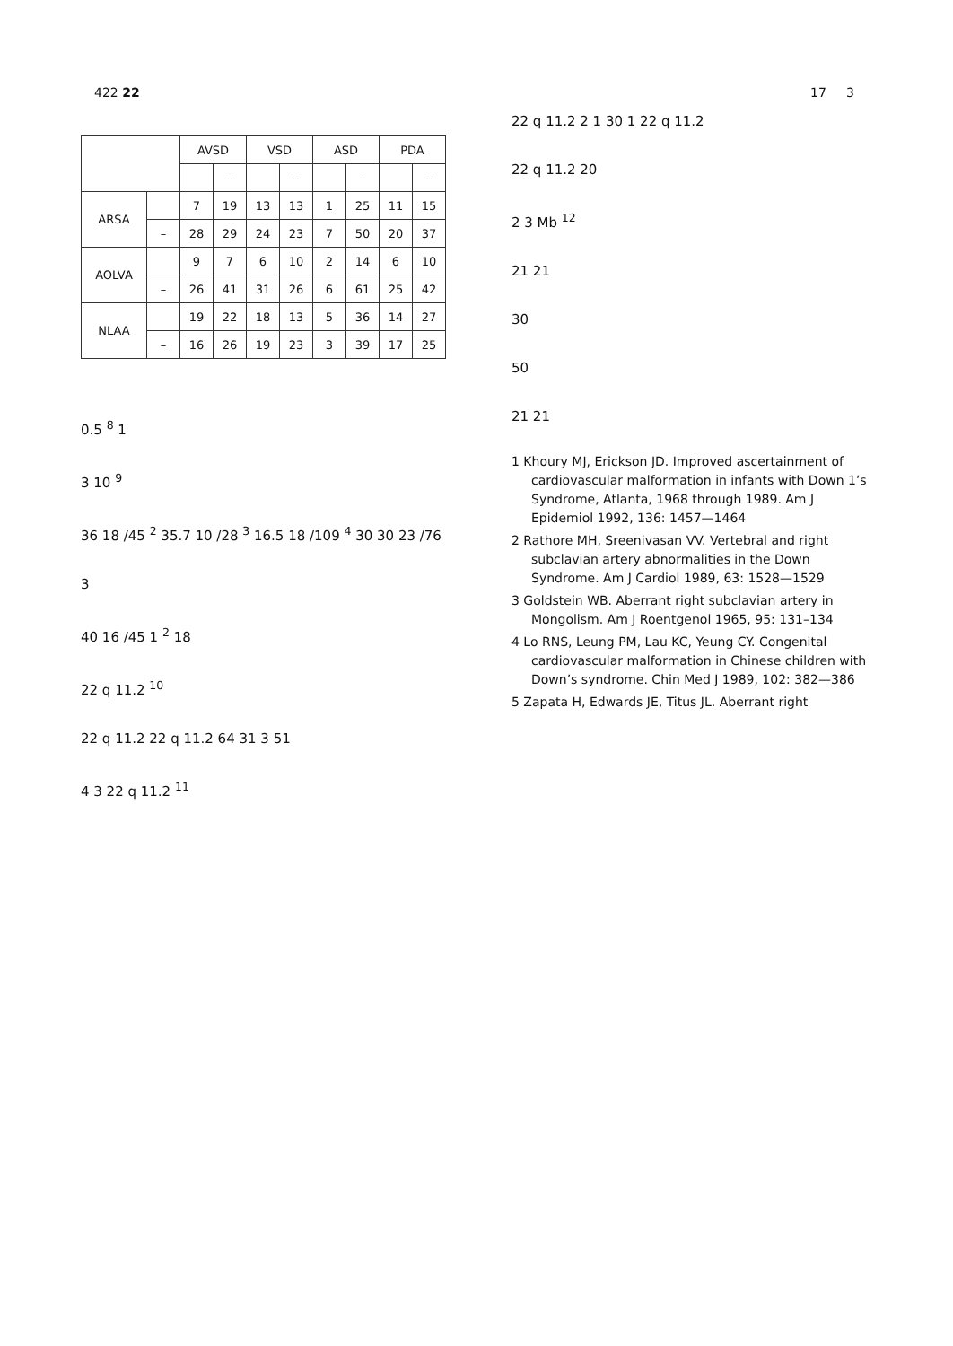422 22 17 3
| | | AVSD | | VSD | | ASD | | PDA | |
| --- | --- | --- | --- | --- | --- | --- | --- | --- | --- |
| | | | – | | – | | – | | – |
| ARSA | | 7 | 19 | 13 | 13 | 1 | 25 | 11 | 15 |
| | – | 28 | 29 | 24 | 23 | 7 | 50 | 20 | 37 |
| AOLVA | | 9 | 7 | 6 | 10 | 2 | 14 | 6 | 10 |
| | – | 26 | 41 | 31 | 26 | 6 | 61 | 25 | 42 |
| NLAA | | 19 | 22 | 18 | 13 | 5 | 36 | 14 | 27 |
| | – | 16 | 26 | 19 | 23 | 3 | 39 | 17 | 25 |
0.5 <sup>8</sup> 1
3 10 <sup>9</sup>
36 18 /45 <sup>2</sup> 35.7 10 /28 <sup>3</sup> 16.5 18 /109 <sup>4</sup> 30 30 23 /76
3
40 16 /45 1 <sup>2</sup> 18
22 q 11.2 <sup>10</sup>
22 q 11.2 22 q 11.2 64 31 3 51
4 3 22 q 11.2 <sup>11</sup>
22 q 11.2 2 1 30 1 22 q 11.2
22 q 11.2 20
2 3 Mb <sup>12</sup>
21 21
30
50
21 21
1 Khoury MJ, Erickson JD. Improved ascertainment of cardiovascular malformation in infants with Down 1’s Syndrome, Atlanta, 1968 through 1989. Am J Epidemiol 1992, 136: 1457—1464
2 Rathore MH, Sreenivasan VV. Vertebral and right subclavian artery abnormalities in the Down Syndrome. Am J Cardiol 1989, 63: 1528—1529
3 Goldstein WB. Aberrant right subclavian artery in Mongolism. Am J Roentgenol 1965, 95: 131–134
4 Lo RNS, Leung PM, Lau KC, Yeung CY. Congenital cardiovascular malformation in Chinese children with Down’s syndrome. Chin Med J 1989, 102: 382—386
5 Zapata H, Edwards JE, Titus JL. Aberrant right